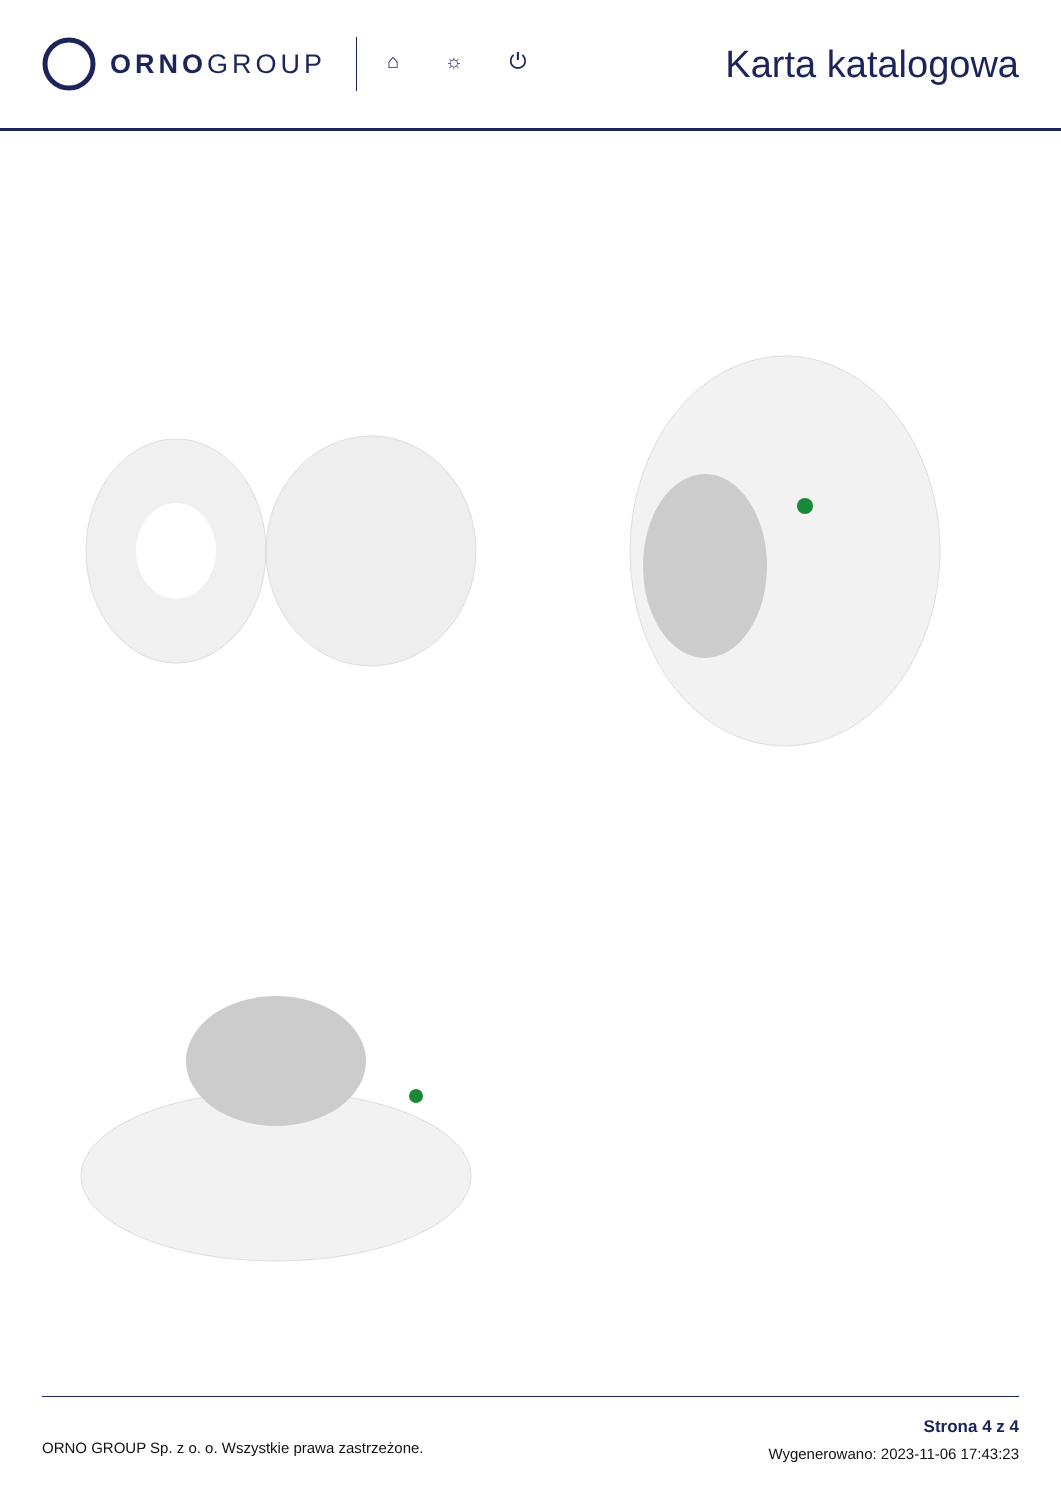ORNOGROUP
⌂ ☼ ⏻
Karta katalogowa
ORNO GROUP Sp. z o. o. Wszystkie prawa zastrzeżone.
Strona 4 z 4
Wygenerowano: 2023-11-06 17:43:23